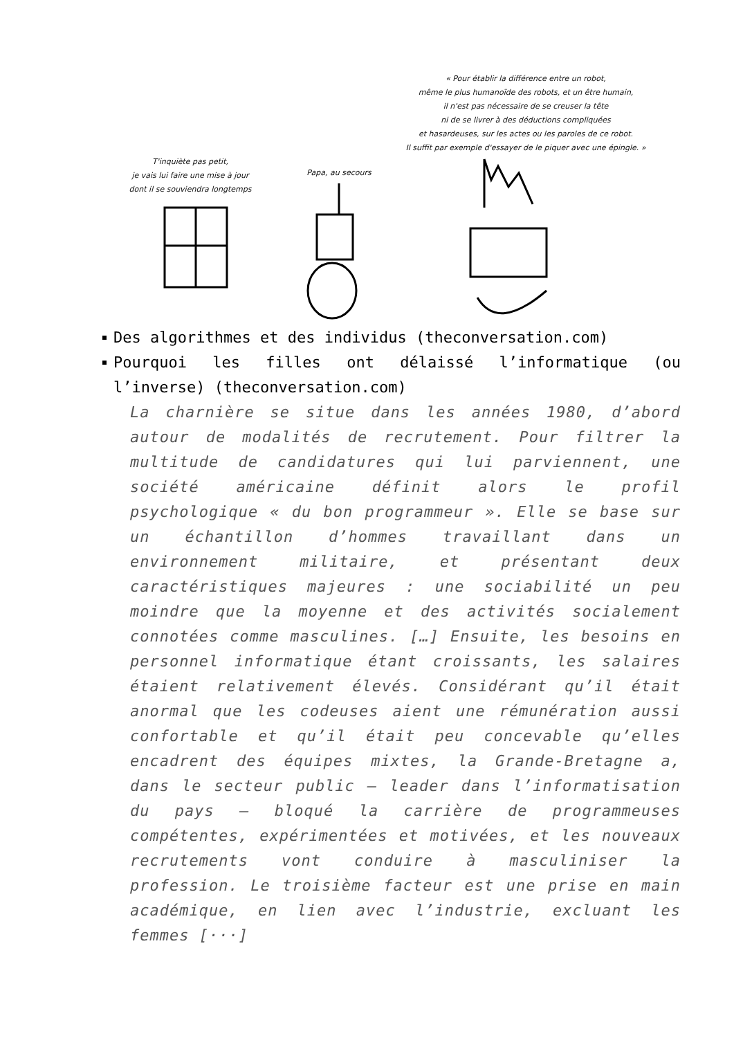« Pour établir la différence entre un robot,
même le plus humanoïde des robots, et un être humain,
il n'est pas nécessaire de se creuser la tête
ni de se livrer à des déductions compliquées
et hasardeuses, sur les actes ou les paroles de ce robot.
Il suffit par exemple d'essayer de le piquer avec une épingle. »
T'inquiète pas petit,
je vais lui faire une mise à jour
dont il se souviendra longtemps
Papa, au secours
Des algorithmes et des individus (theconversation.com)
Pourquoi les filles ont délaissé l’informatique (ou l’inverse) (theconversation.com)
La charnière se situe dans les années 1980, d’abord autour de modalités de recrutement. Pour filtrer la multitude de candidatures qui lui parviennent, une société américaine définit alors le profil psychologique « du bon programmeur ». Elle se base sur un échantillon d’hommes travaillant dans un environnement militaire, et présentant deux caractéristiques majeures : une sociabilité un peu moindre que la moyenne et des activités socialement connotées comme masculines. […] Ensuite, les besoins en personnel informatique étant croissants, les salaires étaient relativement élevés. Considérant qu’il était anormal que les codeuses aient une rémunération aussi confortable et qu’il était peu concevable qu’elles encadrent des équipes mixtes, la Grande-Bretagne a, dans le secteur public – leader dans l’informatisation du pays – bloqué la carrière de programmeuses compétentes, expérimentées et motivées, et les nouveaux recrutements vont conduire à masculiniser la profession. Le troisième facteur est une prise en main académique, en lien avec l’industrie, excluant les femmes [···]